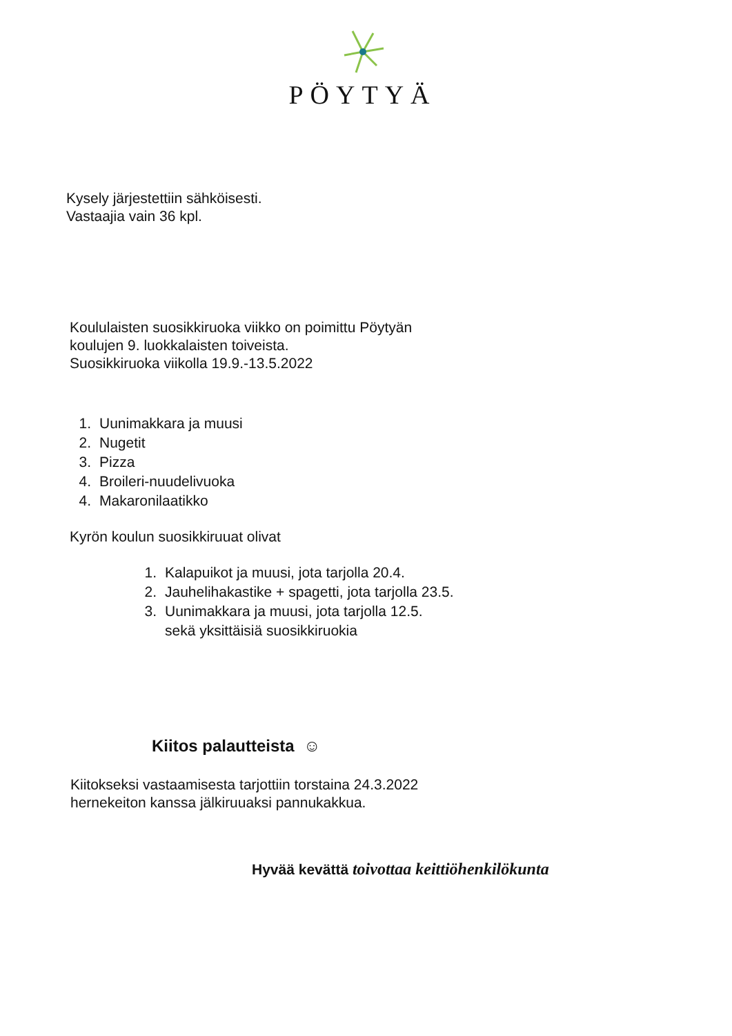PÖYTYÄ
Kysely järjestettiin sähköisesti.
Vastaajia vain 36 kpl.
Koululaisten suosikkiruoka viikko on poimittu Pöytyän
koulujen 9. luokkalaisten toiveista.
Suosikkiruoka viikolla 19.9.-13.5.2022
1. Uunimakkara ja muusi
2. Nugetit
3. Pizza
4. Broileri-nuudelivuoka
4. Makaronilaatikko
Kyrön koulun suosikkiruuat olivat
1. Kalapuikot ja muusi, jota tarjolla 20.4.
2. Jauhelihakastike + spagetti, jota tarjolla 23.5.
3. Uunimakkara ja muusi, jota tarjolla 12.5.
sekä yksittäisiä suosikkiruokia
Kiitos palautteista ☺
Kiitokseksi vastaamisesta tarjottiin torstaina 24.3.2022
hernekeiton kanssa jälkiruuaksi pannukakkua.
Hyvää kevättä toivottaa keittiöhenkilökunta